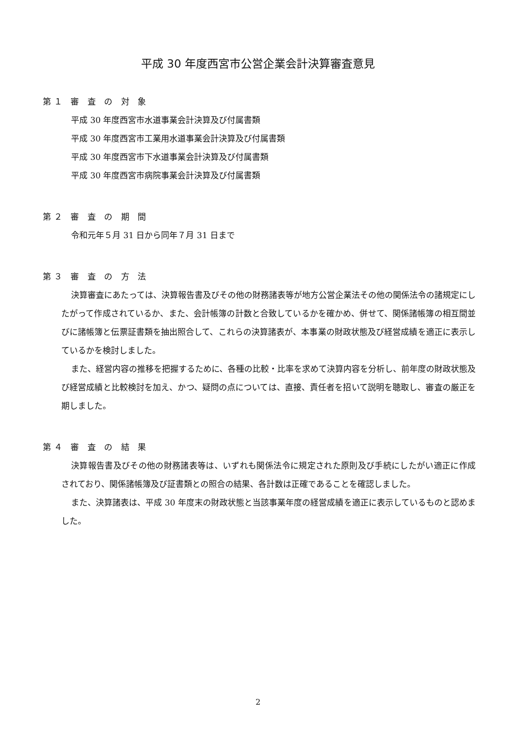平成 30 年度西宮市公営企業会計決算審査意見
第１ 審 査 の 対 象
平成 30 年度西宮市水道事業会計決算及び付属書類
平成 30 年度西宮市工業用水道事業会計決算及び付属書類
平成 30 年度西宮市下水道事業会計決算及び付属書類
平成 30 年度西宮市病院事業会計決算及び付属書類
第２ 審 査 の 期 間
令和元年５月 31 日から同年７月 31 日まで
第３ 審 査 の 方 法
決算審査にあたっては、決算報告書及びその他の財務諸表等が地方公営企業法その他の関係法令の諸規定にしたがって作成されているか、また、会計帳簿の計数と合致しているかを確かめ、併せて、関係諸帳簿の相互間並びに諸帳簿と伝票証書類を抽出照合して、これらの決算諸表が、本事業の財政状態及び経営成績を適正に表示しているかを検討しました。
また、経営内容の推移を把握するために、各種の比較・比率を求めて決算内容を分析し、前年度の財政状態及び経営成績と比較検討を加え、かつ、疑問の点については、直接、責任者を招いて説明を聴取し、審査の厳正を期しました。
第４ 審 査 の 結 果
決算報告書及びその他の財務諸表等は、いずれも関係法令に規定された原則及び手続にしたがい適正に作成されており、関係諸帳簿及び証書類との照合の結果、各計数は正確であることを確認しました。
また、決算諸表は、平成 30 年度末の財政状態と当該事業年度の経営成績を適正に表示しているものと認めました。
2